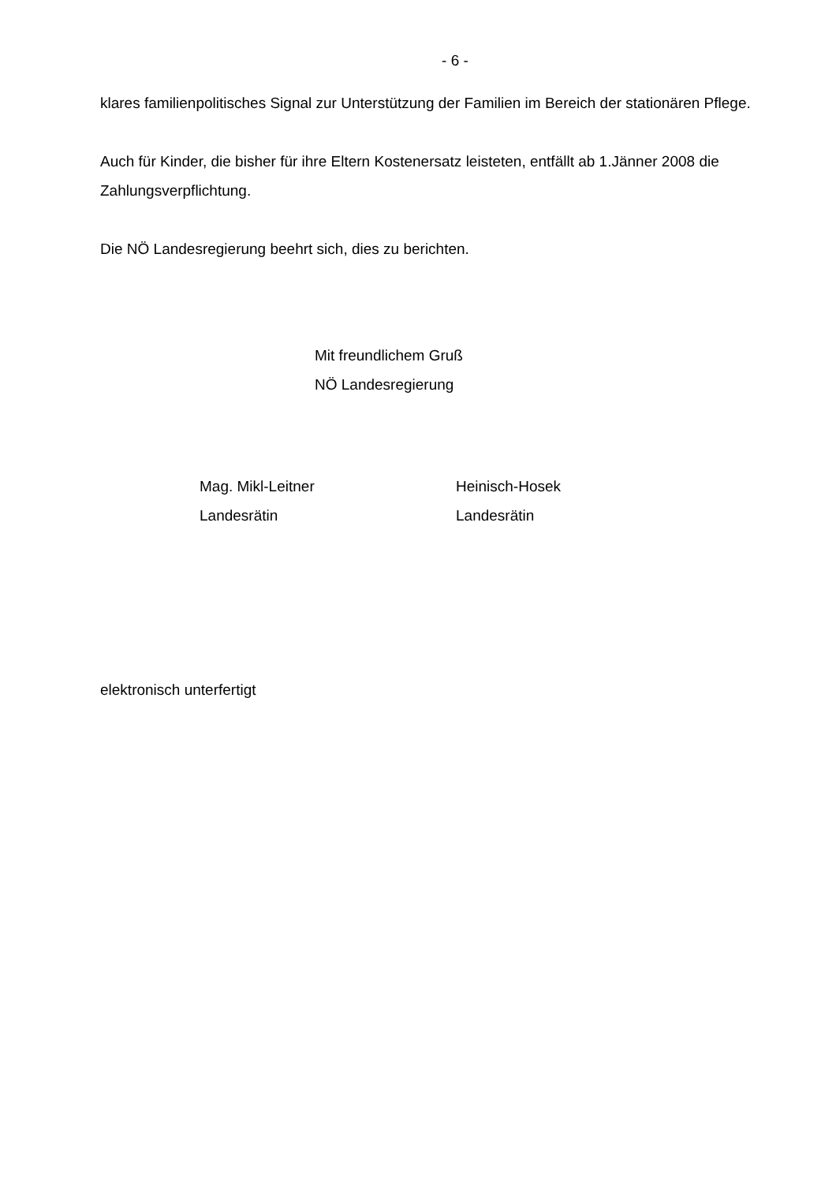- 6 -
klares familienpolitisches Signal zur Unterstützung der Familien im Bereich der stationären Pflege.
Auch für Kinder, die bisher für ihre Eltern Kostenersatz leisteten, entfällt ab 1.Jänner 2008 die Zahlungsverpflichtung.
Die NÖ Landesregierung beehrt sich, dies zu berichten.
Mit freundlichem Gruß
NÖ Landesregierung
Mag. Mikl-Leitner
Landesrätin
Heinisch-Hosek
Landesrätin
elektronisch unterfertigt